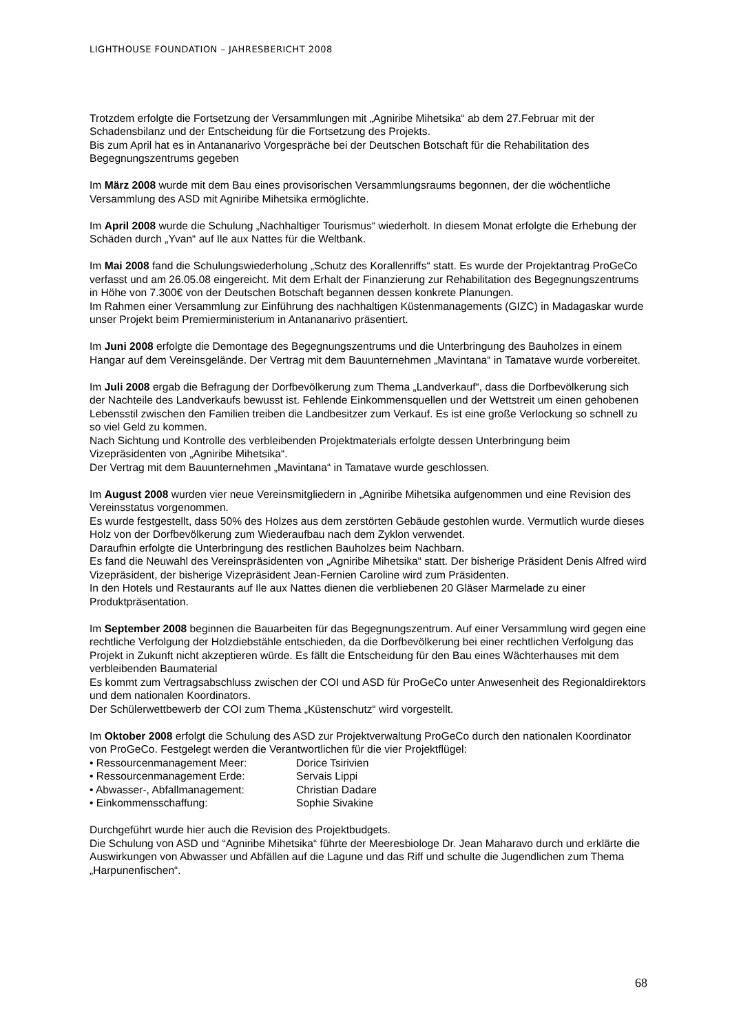LIGHTHOUSE FOUNDATION – JAHRESBERICHT 2008
Trotzdem erfolgte die Fortsetzung der Versammlungen mit „Agniribe Mihetsika“ ab dem 27.Februar mit der Schadensbilanz und der Entscheidung für die Fortsetzung des Projekts.
Bis zum April hat es in Antananarivo Vorgespräche bei der Deutschen Botschaft für die Rehabilitation des Begegnungszentrums gegeben
Im März 2008 wurde mit dem Bau eines provisorischen Versammlungsraums begonnen, der die wöchentliche Versammlung des ASD mit Agniribe Mihetsika ermöglichte.
Im April 2008 wurde die Schulung „Nachhaltiger Tourismus“ wiederholt. In diesem Monat erfolgte die Erhebung der Schäden durch „Yvan“ auf Ile aux Nattes für die Weltbank.
Im Mai 2008 fand die Schulungswiederholung „Schutz des Korallenriffs“ statt. Es wurde der Projektantrag ProGeCo verfasst und am 26.05.08 eingereicht. Mit dem Erhalt der Finanzierung zur Rehabilitation des Begegnungszentrums in Höhe von 7.300€ von der Deutschen Botschaft begannen dessen konkrete Planungen.
Im Rahmen einer Versammlung zur Einführung des nachhaltigen Küstenmanagements (GIZC) in Madagaskar wurde unser Projekt beim Premierministerium in Antananarivo präsentiert.
Im Juni 2008 erfolgte die Demontage des Begegnungszentrums und die Unterbringung des Bauholzes in einem Hangar auf dem Vereinsgelände. Der Vertrag mit dem Bauunternehmen „Mavintana“ in Tamatave wurde vorbereitet.
Im Juli 2008 ergab die Befragung der Dorfbevölkerung zum Thema „Landverkauf“, dass die Dorfbevölkerung sich der Nachteile des Landverkaufs bewusst ist. Fehlende Einkommensquellen und der Wettstreit um einen gehobenen Lebensstil zwischen den Familien treiben die Landbesitzer zum Verkauf. Es ist eine große Verlockung so schnell zu so viel Geld zu kommen.
Nach Sichtung und Kontrolle des verbleibenden Projektmaterials erfolgte dessen Unterbringung beim Vizepräsidenten von „Agniribe Mihetsika“.
Der Vertrag mit dem Bauunternehmen „Mavintana“ in Tamatave wurde geschlossen.
Im August 2008 wurden vier neue Vereinsmitgliedern in „Agniribe Mihetsika aufgenommen und eine Revision des Vereinsstatus vorgenommen.
Es wurde festgestellt, dass 50% des Holzes aus dem zerstörten Gebäude gestohlen wurde. Vermutlich wurde dieses Holz von der Dorfbevölkerung zum Wiederaufbau nach dem Zyklon verwendet.
Daraufhin erfolgte die Unterbringung des restlichen Bauholzes beim Nachbarn.
Es fand die Neuwahl des Vereinspräsidenten von „Agniribe Mihetsika“ statt. Der bisherige Präsident Denis Alfred wird Vizepräsident, der bisherige Vizepräsident Jean-Fernien Caroline wird zum Präsidenten.
In den Hotels und Restaurants auf Ile aux Nattes dienen die verbliebenen 20 Gläser Marmelade zu einer Produktpräsentation.
Im September 2008 beginnen die Bauarbeiten für das Begegnungszentrum. Auf einer Versammlung wird gegen eine rechtliche Verfolgung der Holzdiebstähle entschieden, da die Dorfbevölkerung bei einer rechtlichen Verfolgung das Projekt in Zukunft nicht akzeptieren würde. Es fällt die Entscheidung für den Bau eines Wächterhauses mit dem verbleibenden Baumaterial
Es kommt zum Vertragsabschluss zwischen der COI und ASD für ProGeCo unter Anwesenheit des Regionaldirektors und dem nationalen Koordinators.
Der Schülerwettbewerb der COI zum Thema „Küstenschutz“ wird vorgestellt.
Im Oktober 2008 erfolgt die Schulung des ASD zur Projektverwaltung ProGeCo durch den nationalen Koordinator von ProGeCo. Festgelegt werden die Verantwortlichen für die vier Projektflügel:
• Ressourcenmanagement Meer:
Dorice Tsirivien
• Ressourcenmanagement Erde:
Servais Lippi
• Abwasser-, Abfallmanagement:
Christian Dadare
• Einkommensschaffung:
Sophie Sivakine
Durchgeführt wurde hier auch die Revision des Projektbudgets.
Die Schulung von ASD und “Agniribe Mihetsika“ führte der Meeresbiologe Dr. Jean Maharavo durch und erklärte die Auswirkungen von Abwasser und Abfällen auf die Lagune und das Riff und schulte die Jugendlichen zum Thema „Harpunenfischen“.
68